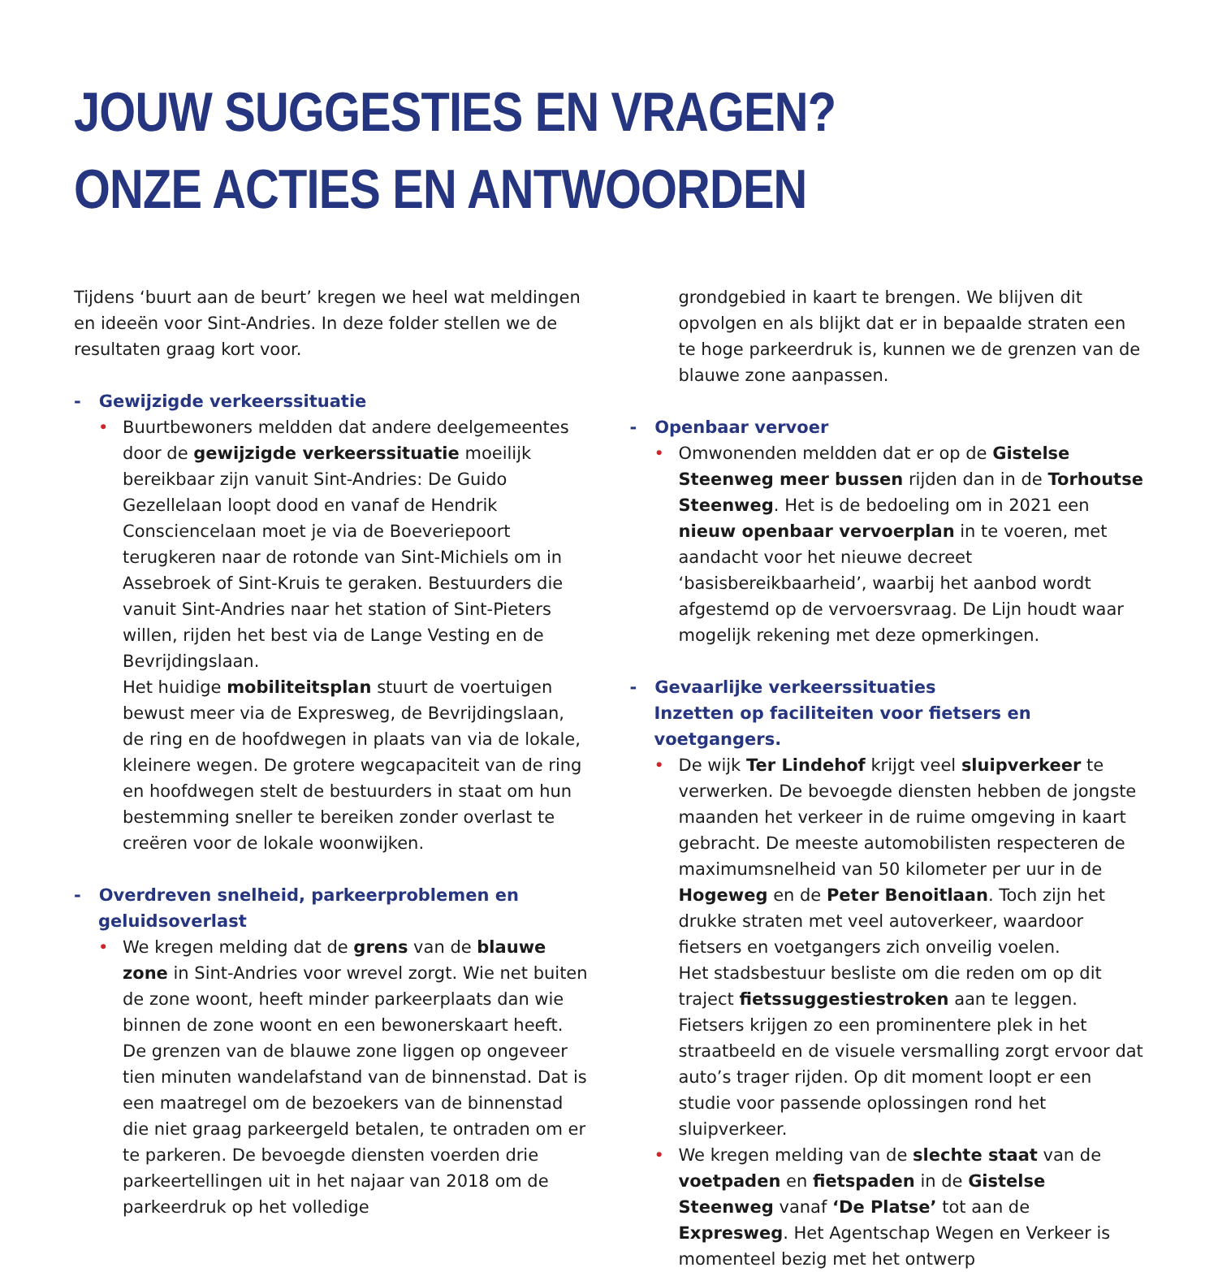JOUW SUGGESTIES EN VRAGEN?
ONZE ACTIES EN ANTWOORDEN
Tijdens ‘buurt aan de beurt’ kregen we heel wat meldingen en ideeën voor Sint-Andries. In deze folder stellen we de resultaten graag kort voor.
- Gewijzigde verkeerssituatie
• Buurtbewoners meldden dat andere deelgemeentes door de gewijzigde verkeerssituatie moeilijk bereikbaar zijn vanuit Sint-Andries: De Guido Gezellelaan loopt dood en vanaf de Hendrik Consciencelaan moet je via de Boeveriepoort terugkeren naar de rotonde van Sint-Michiels om in Assebroek of Sint-Kruis te geraken. Bestuurders die vanuit Sint-Andries naar het station of Sint-Pieters willen, rijden het best via de Lange Vesting en de Bevrijdingslaan.
Het huidige mobiliteitsplan stuurt de voertuigen bewust meer via de Expresweg, de Bevrijdingslaan, de ring en de hoofdwegen in plaats van via de lokale, kleinere wegen. De grotere wegcapaciteit van de ring en hoofdwegen stelt de bestuurders in staat om hun bestemming sneller te bereiken zonder overlast te creëren voor de lokale woonwijken.
- Overdreven snelheid, parkeerproblemen en geluidsoverlast
• We kregen melding dat de grens van de blauwe zone in Sint-Andries voor wrevel zorgt. Wie net buiten de zone woont, heeft minder parkeerplaats dan wie binnen de zone woont en een bewonerskaart heeft. De grenzen van de blauwe zone liggen op ongeveer tien minuten wandelafstand van de binnenstad. Dat is een maatregel om de bezoekers van de binnenstad die niet graag parkeergeld betalen, te ontraden om er te parkeren. De bevoegde diensten voerden drie parkeertellingen uit in het najaar van 2018 om de parkeerdruk op het volledige
grondgebied in kaart te brengen. We blijven dit opvolgen en als blijkt dat er in bepaalde straten een te hoge parkeerdruk is, kunnen we de grenzen van de blauwe zone aanpassen.
- Openbaar vervoer
• Omwonenden meldden dat er op de Gistelse Steenweg meer bussen rijden dan in de Torhoutse Steenweg. Het is de bedoeling om in 2021 een nieuw openbaar vervoerplan in te voeren, met aandacht voor het nieuwe decreet ‘basisbereikbaarheid’, waarbij het aanbod wordt afgestemd op de vervoersvraag. De Lijn houdt waar mogelijk rekening met deze opmerkingen.
- Gevaarlijke verkeerssituaties
Inzetten op faciliteiten voor fietsers en voetgangers.
• De wijk Ter Lindehof krijgt veel sluipverkeer te verwerken. De bevoegde diensten hebben de jongste maanden het verkeer in de ruime omgeving in kaart gebracht. De meeste automobilisten respecteren de maximumsnelheid van 50 kilometer per uur in de Hogeweg en de Peter Benoitlaan. Toch zijn het drukke straten met veel autoverkeer, waardoor fietsers en voetgangers zich onveilig voelen.
Het stadsbestuur besliste om die reden om op dit traject fietssuggestiestroken aan te leggen. Fietsers krijgen zo een prominentere plek in het straatbeeld en de visuele versmalling zorgt ervoor dat auto’s trager rijden. Op dit moment loopt er een studie voor passende oplossingen rond het sluipverkeer.
• We kregen melding van de slechte staat van de voetpaden en fietspaden in de Gistelse Steenweg vanaf ‘De Platse’ tot aan de Expresweg. Het Agentschap Wegen en Verkeer is momenteel bezig met het ontwerp